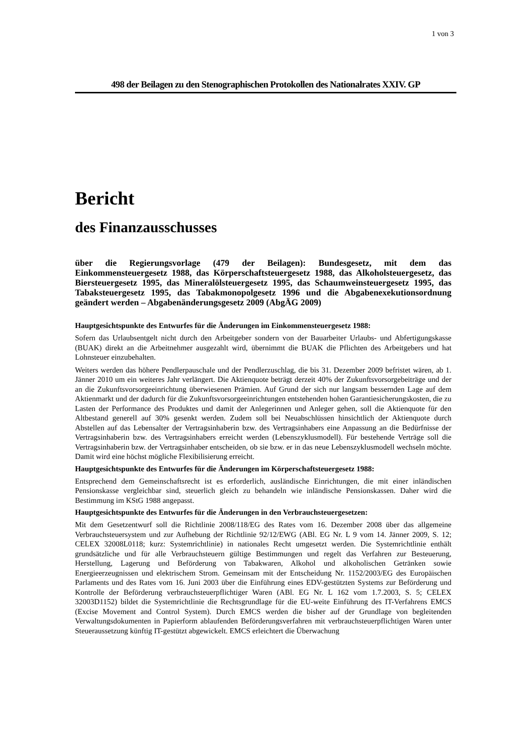1 von 3
498 der Beilagen zu den Stenographischen Protokollen des Nationalrates XXIV. GP
Bericht
des Finanzausschusses
über die Regierungsvorlage (479 der Beilagen): Bundesgesetz, mit dem das Einkommensteuergesetz 1988, das Körperschaftsteuergesetz 1988, das Alkoholsteuergesetz, das Biersteuergesetz 1995, das Mineralölsteuergesetz 1995, das Schaumweinsteuergesetz 1995, das Tabaksteuergesetz 1995, das Tabakmonopolgesetz 1996 und die Abgabenexekutionsordnung geändert werden – Abgabenänderungsgesetz 2009 (AbgÄG 2009)
Hauptgesichtspunkte des Entwurfes für die Änderungen im Einkommensteuergesetz 1988:
Sofern das Urlaubsentgelt nicht durch den Arbeitgeber sondern von der Bauarbeiter Urlaubs- und Abfertigungskasse (BUAK) direkt an die Arbeitnehmer ausgezahlt wird, übernimmt die BUAK die Pflichten des Arbeitgebers und hat Lohnsteuer einzubehalten.
Weiters werden das höhere Pendlerpauschale und der Pendlerzuschlag, die bis 31. Dezember 2009 befristet wären, ab 1. Jänner 2010 um ein weiteres Jahr verlängert. Die Aktienquote beträgt derzeit 40% der Zukunftsvorsorgebeiträge und der an die Zukunftsvorsorgeeinrichtung überwiesenen Prämien. Auf Grund der sich nur langsam bessernden Lage auf dem Aktienmarkt und der dadurch für die Zukunftsvorsorgeeinrichtungen entstehenden hohen Garantiesicherungskosten, die zu Lasten der Performance des Produktes und damit der Anlegerinnen und Anleger gehen, soll die Aktienquote für den Altbestand generell auf 30% gesenkt werden. Zudem soll bei Neuabschlüssen hinsichtlich der Aktienquote durch Abstellen auf das Lebensalter der Vertragsinhaberin bzw. des Vertragsinhabers eine Anpassung an die Bedürfnisse der Vertragsinhaberin bzw. des Vertragsinhabers erreicht werden (Lebenszyklusmodell). Für bestehende Verträge soll die Vertragsinhaberin bzw. der Vertragsinhaber entscheiden, ob sie bzw. er in das neue Lebenszyklusmodell wechseln möchte. Damit wird eine höchst mögliche Flexibilisierung erreicht.
Hauptgesichtspunkte des Entwurfes für die Änderungen im Körperschaftsteuergesetz 1988:
Entsprechend dem Gemeinschaftsrecht ist es erforderlich, ausländische Einrichtungen, die mit einer inländischen Pensionskasse vergleichbar sind, steuerlich gleich zu behandeln wie inländische Pensionskassen. Daher wird die Bestimmung im KStG 1988 angepasst.
Hauptgesichtspunkte des Entwurfes für die Änderungen in den Verbrauchsteuergesetzen:
Mit dem Gesetzentwurf soll die Richtlinie 2008/118/EG des Rates vom 16. Dezember 2008 über das allgemeine Verbrauchsteuersystem und zur Aufhebung der Richtlinie 92/12/EWG (ABl. EG Nr. L 9 vom 14. Jänner 2009, S. 12; CELEX 32008L0118; kurz: Systemrichtlinie) in nationales Recht umgesetzt werden. Die Systemrichtlinie enthält grundsätzliche und für alle Verbrauchsteuern gültige Bestimmungen und regelt das Verfahren zur Besteuerung, Herstellung, Lagerung und Beförderung von Tabakwaren, Alkohol und alkoholischen Getränken sowie Energieerzeugnissen und elektrischem Strom. Gemeinsam mit der Entscheidung Nr. 1152/2003/EG des Europäischen Parlaments und des Rates vom 16. Juni 2003 über die Einführung eines EDV-gestützten Systems zur Beförderung und Kontrolle der Beförderung verbrauchsteuerpflichtiger Waren (ABl. EG Nr. L 162 vom 1.7.2003, S. 5; CELEX 32003D1152) bildet die Systemrichtlinie die Rechtsgrundlage für die EU-weite Einführung des IT-Verfahrens EMCS (Excise Movement and Control System). Durch EMCS werden die bisher auf der Grundlage von begleitenden Verwaltungsdokumenten in Papierform ablaufenden Beförderungsverfahren mit verbrauchsteuerpflichtigen Waren unter Steueraussetzung künftig IT-gestützt abgewickelt. EMCS erleichtert die Überwachung